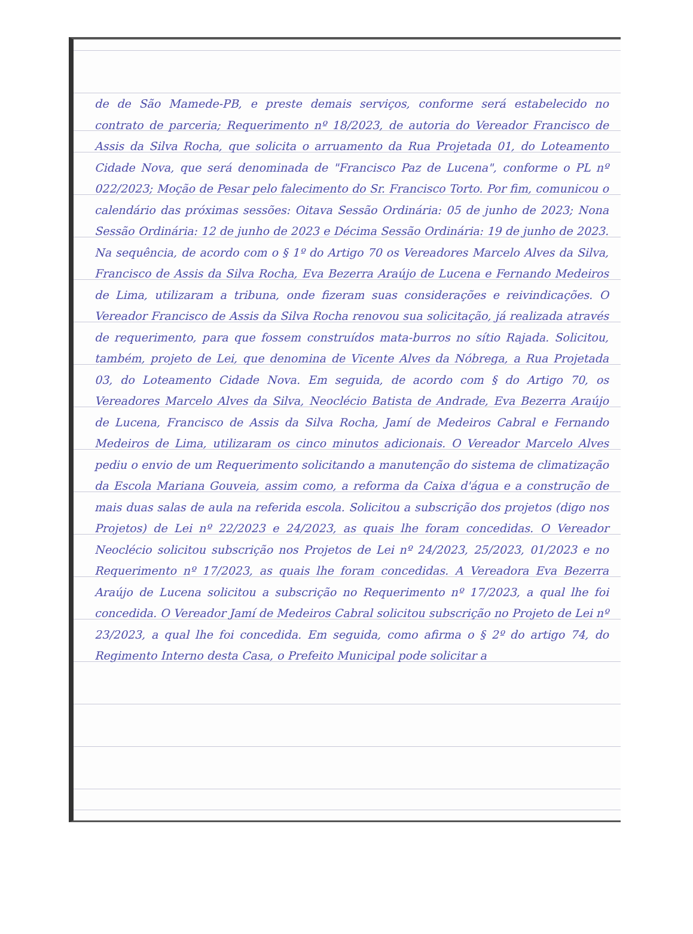de de São Mamede-PB, e preste demais serviços, conforme será estabelecido no contrato de parceria; Requerimento nº 18/2023, de autoria do Vereador Francisco de Assis da Silva Rocha, que solicita o arruamento da Rua Projetada 01, do Loteamento Cidade Nova, que será denominada de "Francisco Paz de Lucena", conforme o PL nº 022/2023; Moção de Pesar pelo falecimento do Sr. Francisco Torto. Por fim, comunicou o calendário das próximas sessões: Oitava Sessão Ordinária: 05 de junho de 2023; Nona Sessão Ordinária: 12 de junho de 2023 e Décima Sessão Ordinária: 19 de junho de 2023. Na sequência, de acordo com o § 1º do Artigo 70 os Vereadores Marcelo Alves da Silva, Francisco de Assis da Silva Rocha, Eva Bezerra Araújo de Lucena e Fernando Medeiros de Lima, utilizaram a tribuna, onde fizeram suas considerações e reivindicações. O Vereador Francisco de Assis da Silva Rocha renovou sua solicitação, já realizada através de requerimento, para que fossem construídos mata-burros no sítio Rajada. Solicitou, também, projeto de Lei, que denomina de Vicente Alves da Nóbrega, a Rua Projetada 03, do Loteamento Cidade Nova. Em seguida, de acordo com § do Artigo 70, os Vereadores Marcelo Alves da Silva, Neoclécio Batista de Andrade, Eva Bezerra Araújo de Lucena, Francisco de Assis da Silva Rocha, Jamí de Medeiros Cabral e Fernando Medeiros de Lima, utilizaram os cinco minutos adicionais. O Vereador Marcelo Alves pediu o envio de um Requerimento solicitando a manutenção do sistema de climatização da Escola Mariana Gouveia, assim como, a reforma da Caixa d'água e a construção de mais duas salas de aula na referida escola. Solicitou a subscrição dos projetos (digo nos Projetos) de Lei nº 22/2023 e 24/2023, as quais lhe foram concedidas. O Vereador Neoclécio solicitou subscrição nos Projetos de Lei nº 24/2023, 25/2023, 01/2023 e no Requerimento nº 17/2023, as quais lhe foram concedidas. A Vereadora Eva Bezerra Araújo de Lucena solicitou a subscrição no Requerimento nº 17/2023, a qual lhe foi concedida. O Vereador Jamí de Medeiros Cabral solicitou subscrição no Projeto de Lei nº 23/2023, a qual lhe foi concedida. Em seguida, como afirma o § 2º do artigo 74, do Regimento Interno desta Casa, o Prefeito Municipal pode solicitar a